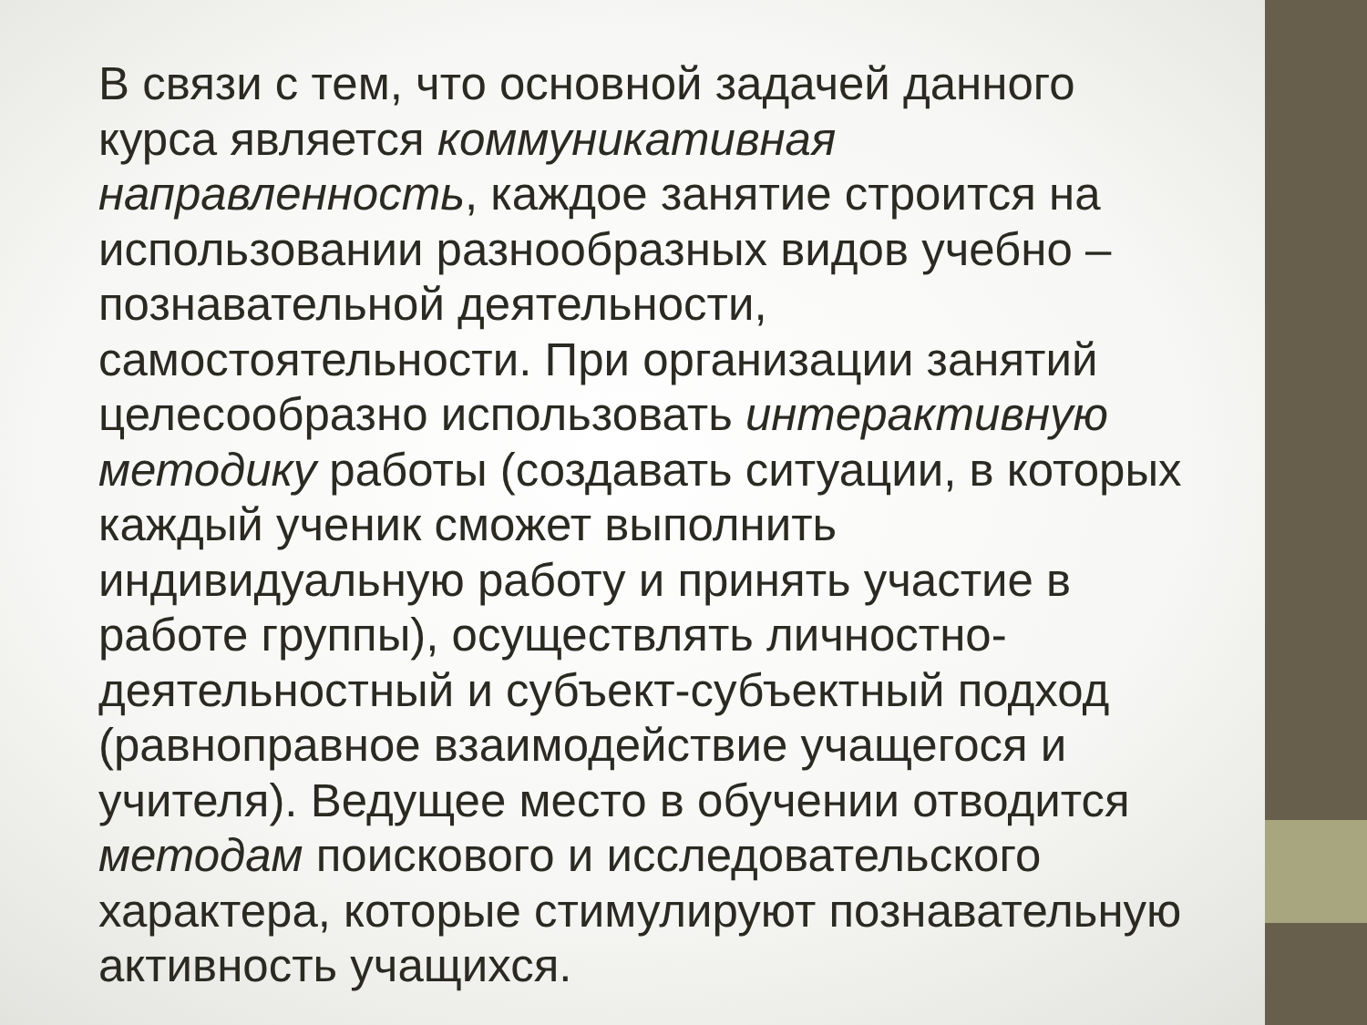В связи с тем, что основной задачей данного курса является коммуникативная направленность, каждое занятие строится на использовании разнообразных видов учебно – познавательной деятельности, самостоятельности. При организации занятий целесообразно использовать интерактивную методику работы (создавать ситуации, в которых каждый ученик сможет выполнить индивидуальную работу и принять участие в работе группы), осуществлять личностно-деятельностный и субъект-субъектный подход (равноправное взаимодействие учащегося и учителя). Ведущее место в обучении отводится методам поискового и исследовательского характера, которые стимулируют познавательную активность учащихся.